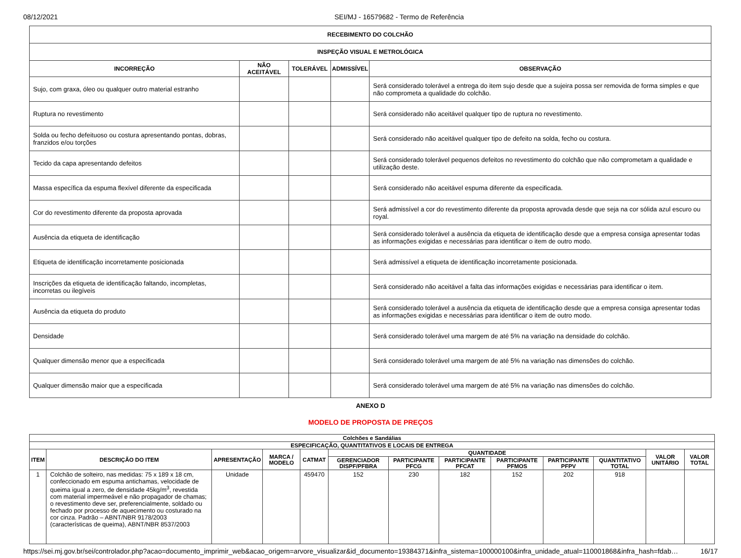08/12/2021 SEI/MJ - 16579682 - Termo de Referência
| RECEBIMENTO DO COLCHÃO | | | | |
| --- | --- | --- | --- | --- |
| INSPEÇÃO VISUAL E METROLÓGICA | | | | |
| INCORREÇÃO | NÃO ACEITÁVEL | TOLERÁVEL | ADMISSÍVEL | OBSERVAÇÃO |
| Sujo, com graxa, óleo ou qualquer outro material estranho | | | | Será considerado tolerável a entrega do item sujo desde que a sujeira possa ser removida de forma simples e que não comprometa a qualidade do colchão. |
| Ruptura no revestimento | | | | Será considerado não aceitável qualquer tipo de ruptura no revestimento. |
| Solda ou fecho defeituoso ou costura apresentando pontas, dobras, franzidos e/ou torções | | | | Será considerado não aceitável qualquer tipo de defeito na solda, fecho ou costura. |
| Tecido da capa apresentando defeitos | | | | Será considerado tolerável pequenos defeitos no revestimento do colchão que não comprometam a qualidade e utilização deste. |
| Massa específica da espuma flexível diferente da especificada | | | | Será considerado não aceitável espuma diferente da especificada. |
| Cor do revestimento diferente da proposta aprovada | | | | Será admissível a cor do revestimento diferente da proposta aprovada desde que seja na cor sólida azul escuro ou royal. |
| Ausência da etiqueta de identificação | | | | Será considerado tolerável a ausência da etiqueta de identificação desde que a empresa consiga apresentar todas as informações exigidas e necessárias para identificar o item de outro modo. |
| Etiqueta de identificação incorretamente posicionada | | | | Será admissível a etiqueta de identificação incorretamente posicionada. |
| Inscrições da etiqueta de identificação faltando, incompletas, incorretas ou ilegíveis | | | | Será considerado não aceitável a falta das informações exigidas e necessárias para identificar o item. |
| Ausência da etiqueta do produto | | | | Será considerado tolerável a ausência da etiqueta de identificação desde que a empresa consiga apresentar todas as informações exigidas e necessárias para identificar o item de outro modo. |
| Densidade | | | | Será considerado tolerável uma margem de até 5% na variação na densidade do colchão. |
| Qualquer dimensão menor que a especificada | | | | Será considerado tolerável uma margem de até 5% na variação nas dimensões do colchão. |
| Qualquer dimensão maior que a especificada | | | | Será considerado tolerável uma margem de até 5% na variação nas dimensões do colchão. |
ANEXO D
MODELO DE PROPOSTA DE PREÇOS
| Colchões e Sandálias | | | | | | | | | | | | |
| --- | --- | --- | --- | --- | --- | --- | --- | --- | --- | --- | --- | --- |
| ESPECIFICAÇÃO, QUANTITATIVOS E LOCAIS DE ENTREGA | | | | | | | | | | | | |
| ITEM | DESCRIÇÃO DO ITEM | APRESENTAÇÃO | MARCA / MODELO | CATMAT | QUANTIDADE | | | | | | VALOR UNITÁRIO | VALOR TOTAL |
| | | | | | GERENCIADOR DISPF/PFBRA | PARTICIPANTE PFCG | PARTICIPANTE PFCAT | PARTICIPANTE PFMOS | PARTICIPANTE PFPV | QUANTITATIVO TOTAL | | |
| 1 | Colchão de solteiro, nas medidas: 75 x 189 x 18 cm, confeccionado em espuma antichamas, velocidade de queima igual a zero, de densidade 45kg/m<sup>3</sup>, revestida com material impermeável e não propagador de chamas; o revestimento deve ser, preferencialmente, soldado ou fechado por processo de aquecimento ou costurado na cor cinza. Padrão – ABNT/NBR 9178/2003 (características de queima), ABNT/NBR 8537/2003 | Unidade | | 459470 | 152 | 230 | 182 | 152 | 202 | 918 | | |
https://sei.mj.gov.br/sei/controlador.php?acao=documento_imprimir_web&acao_origem=arvore_visualizar&id_documento=19384371&infra_sistema=100000100&infra_unidade_atual=110001868&infra_hash=fdab…
16/17